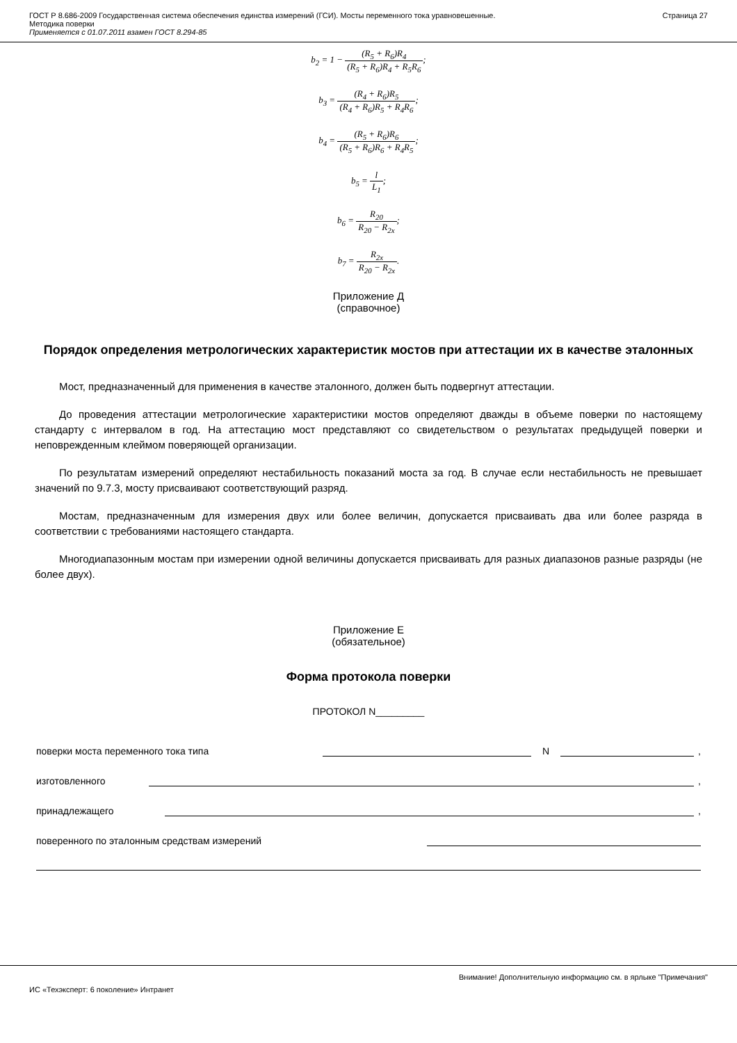ГОСТ Р 8.686-2009 Государственная система обеспечения единства измерений (ГСИ). Мосты переменного тока уравновешенные.
Методика поверки
Применяется с 01.07.2011 взамен ГОСТ 8.294-85
Страница 27
b<sub>2</sub> = 1 − (R<sub>5</sub> + R<sub>6</sub>)R<sub>4</sub> (R<sub>5</sub> + R<sub>6</sub>)R<sub>4</sub> + R<sub>5</sub>R<sub>6</sub>;
b<sub>3</sub> = (R<sub>4</sub> + R<sub>6</sub>)R<sub>5</sub> (R<sub>4</sub> + R<sub>6</sub>)R<sub>5</sub> + R<sub>4</sub>R<sub>6</sub>;
b<sub>4</sub> = (R<sub>5</sub> + R<sub>6</sub>)R<sub>6</sub> (R<sub>5</sub> + R<sub>6</sub>)R<sub>6</sub> + R<sub>4</sub>R<sub>5</sub>;
b<sub>5</sub> = l L<sub>1</sub>;
b<sub>6</sub> = R<sub>20</sub> R<sub>20</sub> − R<sub>2x</sub>;
b<sub>7</sub> = R<sub>2x</sub> R<sub>20</sub> − R<sub>2x</sub>.
Приложение Д
(справочное)
Порядок определения метрологических характеристик мостов при аттестации их в качестве эталонных
Мост, предназначенный для применения в качестве эталонного, должен быть подвергнут аттестации.
До проведения аттестации метрологические характеристики мостов определяют дважды в объеме поверки по настоящему стандарту с интервалом в год. На аттестацию мост представляют со свидетельством о результатах предыдущей поверки и неповрежденным клеймом поверяющей организации.
По результатам измерений определяют нестабильность показаний моста за год. В случае если нестабильность не превышает значений по 9.7.3, мосту присваивают соответствующий разряд.
Мостам, предназначенным для измерения двух или более величин, допускается присваивать два или более разряда в соответствии с требованиями настоящего стандарта.
Многодиапазонным мостам при измерении одной величины допускается присваивать для разных диапазонов разные разряды (не более двух).
Приложение Е
(обязательное)
Форма протокола поверки
ПРОТОКОЛ N_________
поверки моста переменного тока типа N ,
изготовленного ,
принадлежащего ,
поверенного по эталонным средствам измерений
Внимание! Дополнительную информацию см. в ярлыке "Примечания"
ИС «Техэксперт: 6 поколение» Интранет